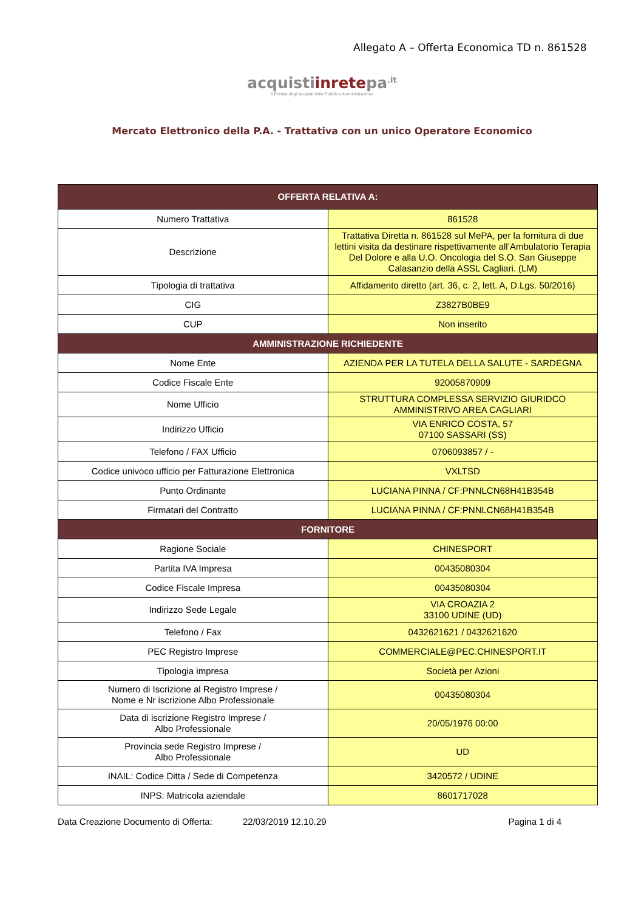Allegato A – Offerta Economica TD n. 861528
acquistiinretepa<sup>.it</sup>
Il Portale degli acquisti della Pubblica Amministrazione
Mercato Elettronico della P.A. - Trattativa con un unico Operatore Economico
| OFFERTA RELATIVA A: | |
| --- | --- |
| Numero Trattativa | 861528 |
| Descrizione | Trattativa Diretta n. 861528 sul MePA, per la fornitura di due lettini visita da destinare rispettivamente all’Ambulatorio Terapia Del Dolore e alla U.O. Oncologia del S.O. San Giuseppe Calasanzio della ASSL Cagliari. (LM) |
| Tipologia di trattativa | Affidamento diretto (art. 36, c. 2, lett. A, D.Lgs. 50/2016) |
| CIG | Z3827B0BE9 |
| CUP | Non inserito |
| AMMINISTRAZIONE RICHIEDENTE | |
| Nome Ente | AZIENDA PER LA TUTELA DELLA SALUTE - SARDEGNA |
| Codice Fiscale Ente | 92005870909 |
| Nome Ufficio | STRUTTURA COMPLESSA SERVIZIO GIURIDCO AMMINISTRIVO AREA CAGLIARI |
| Indirizzo Ufficio | VIA ENRICO COSTA, 57 07100 SASSARI (SS) |
| Telefono / FAX Ufficio | 0706093857 / - |
| Codice univoco ufficio per Fatturazione Elettronica | VXLTSD |
| Punto Ordinante | LUCIANA PINNA / CF:PNNLCN68H41B354B |
| Firmatari del Contratto | LUCIANA PINNA / CF:PNNLCN68H41B354B |
| FORNITORE | |
| Ragione Sociale | CHINESPORT |
| Partita IVA Impresa | 00435080304 |
| Codice Fiscale Impresa | 00435080304 |
| Indirizzo Sede Legale | VIA CROAZIA 2 33100 UDINE (UD) |
| Telefono / Fax | 0432621621 / 0432621620 |
| PEC Registro Imprese | COMMERCIALE@PEC.CHINESPORT.IT |
| Tipologia impresa | Società per Azioni |
| Numero di Iscrizione al Registro Imprese / Nome e Nr iscrizione Albo Professionale | 00435080304 |
| Data di iscrizione Registro Imprese / Albo Professionale | 20/05/1976 00:00 |
| Provincia sede Registro Imprese / Albo Professionale | UD |
| INAIL: Codice Ditta / Sede di Competenza | 3420572 / UDINE |
| INPS: Matricola aziendale | 8601717028 |
Data Creazione Documento di Offerta: 22/03/2019 12.10.29 Pagina 1 di 4